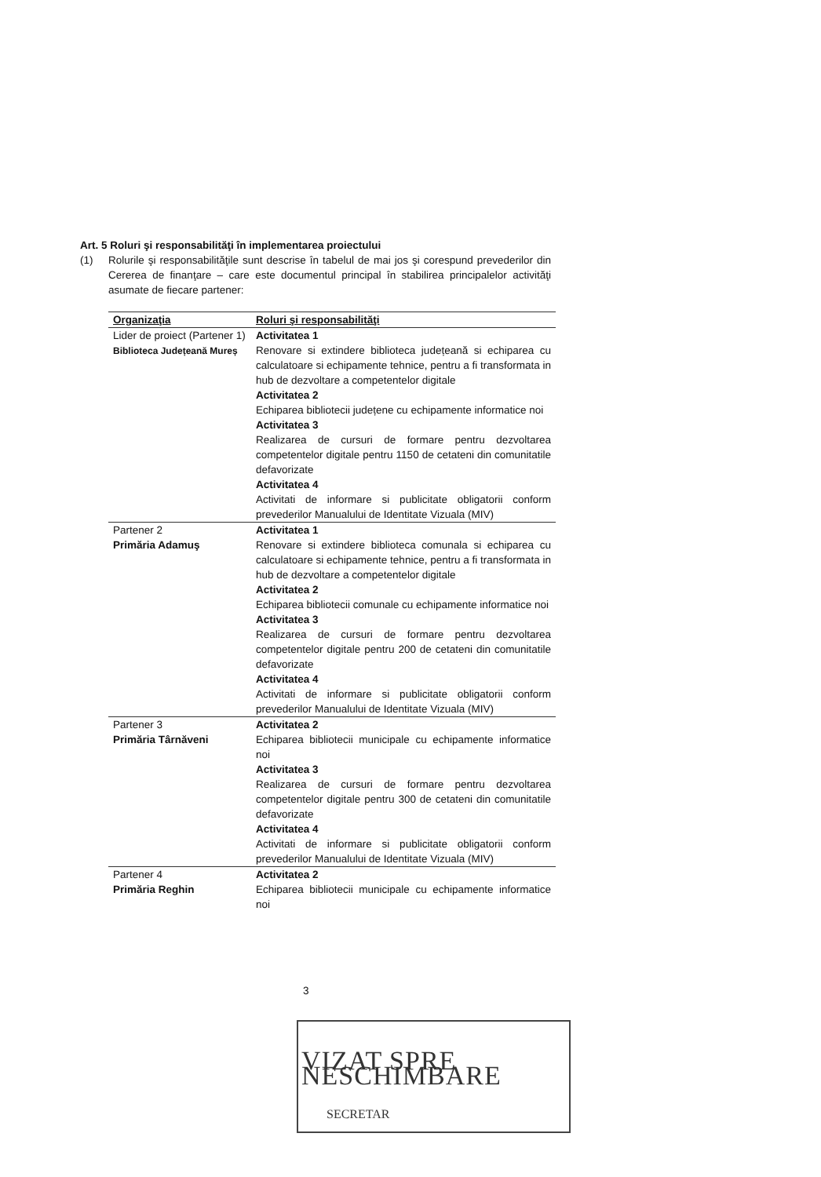Art. 5 Roluri şi responsabilităţi în implementarea proiectului
(1) Rolurile şi responsabilităţile sunt descrise în tabelul de mai jos şi corespund prevederilor din Cererea de finanţare – care este documentul principal în stabilirea principalelor activităţi asumate de fiecare partener:
| Organizaţia | Roluri şi responsabilităţi |
| --- | --- |
| Lider de proiect (Partener 1) Biblioteca Județeană Mureș | Activitatea 1 Renovare si extindere biblioteca județeană si echiparea cu calculatoare si echipamente tehnice, pentru a fi transformata in hub de dezvoltare a competentelor digitale Activitatea 2 Echiparea bibliotecii județene cu echipamente informatice noi Activitatea 3 Realizarea de cursuri de formare pentru dezvoltarea competentelor digitale pentru 1150 de cetateni din comunitatile defavorizate Activitatea 4 Activitati de informare si publicitate obligatorii conform prevederilor Manualului de Identitate Vizuala (MIV) |
| Partener 2 Primăria Adamuş | Activitatea 1 Renovare si extindere biblioteca comunala si echiparea cu calculatoare si echipamente tehnice, pentru a fi transformata in hub de dezvoltare a competentelor digitale Activitatea 2 Echiparea bibliotecii comunale cu echipamente informatice noi Activitatea 3 Realizarea de cursuri de formare pentru dezvoltarea competentelor digitale pentru 200 de cetateni din comunitatile defavorizate Activitatea 4 Activitati de informare si publicitate obligatorii conform prevederilor Manualului de Identitate Vizuala (MIV) |
| Partener 3 Primăria Târnăveni | Activitatea 2 Echiparea bibliotecii municipale cu echipamente informatice noi Activitatea 3 Realizarea de cursuri de formare pentru dezvoltarea competentelor digitale pentru 300 de cetateni din comunitatile defavorizate Activitatea 4 Activitati de informare si publicitate obligatorii conform prevederilor Manualului de Identitate Vizuala (MIV) |
| Partener 4 Primăria Reghin | Activitatea 2 Echiparea bibliotecii municipale cu echipamente informatice noi |
3
VIZAT SPRE NESCHIMBARE
SECRETAR